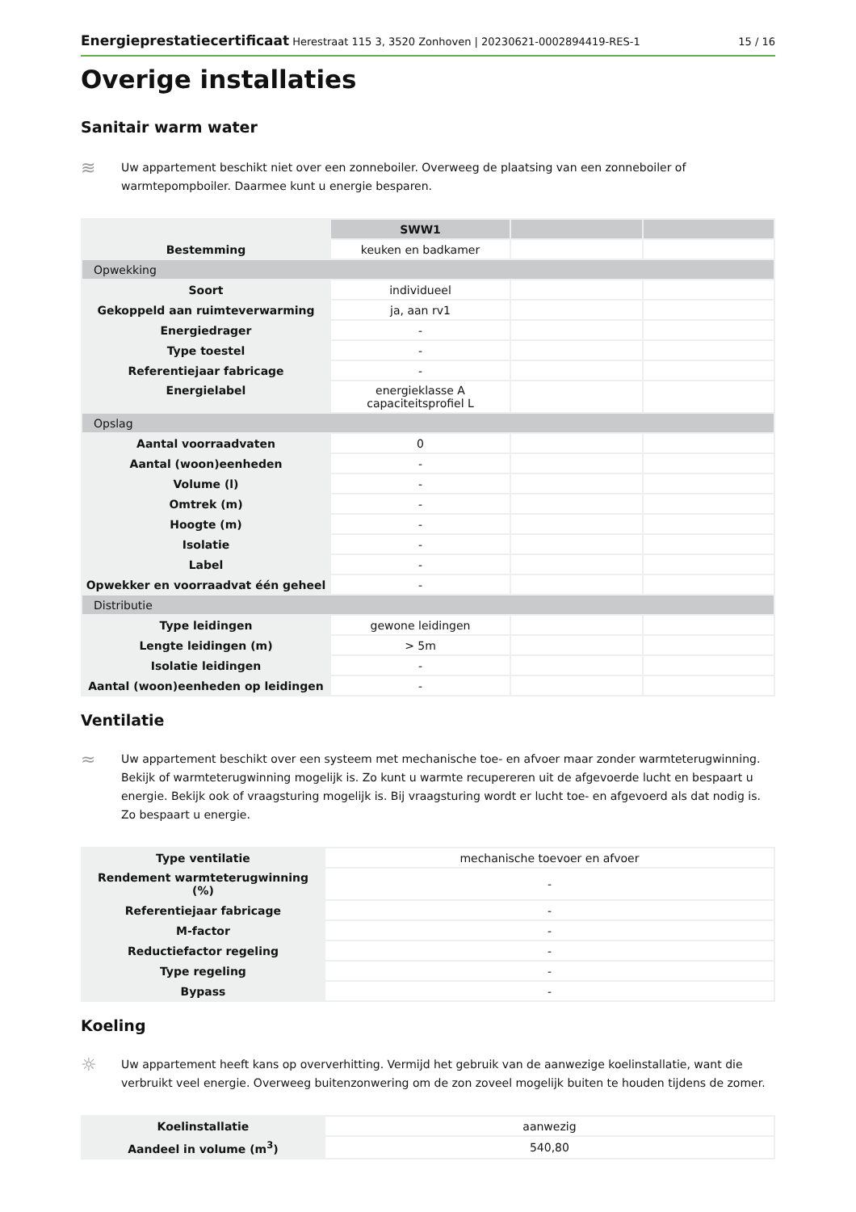Energieprestatiecertificaat Herestraat 115 3, 3520 Zonhoven | 20230621-0002894419-RES-1
15 / 16
Overige installaties
Sanitair warm water
≋
Uw appartement beschikt niet over een zonneboiler. Overweeg de plaatsing van een zonneboiler of warmtepompboiler. Daarmee kunt u energie besparen.
| | SWW1 | | |
| --- | --- | --- | --- |
| Bestemming | keuken en badkamer | | |
| Opwekking | | | |
| Soort | individueel | | |
| Gekoppeld aan ruimteverwarming | ja, aan rv1 | | |
| Energiedrager | - | | |
| Type toestel | - | | |
| Referentiejaar fabricage | - | | |
| Energielabel | energieklasse A capaciteitsprofiel L | | |
| Opslag | | | |
| Aantal voorraadvaten | 0 | | |
| Aantal (woon)eenheden | - | | |
| Volume (l) | - | | |
| Omtrek (m) | - | | |
| Hoogte (m) | - | | |
| Isolatie | - | | |
| Label | - | | |
| Opwekker en voorraadvat één geheel | - | | |
| Distributie | | | |
| Type leidingen | gewone leidingen | | |
| Lengte leidingen (m) | > 5m | | |
| Isolatie leidingen | - | | |
| Aantal (woon)eenheden op leidingen | - | | |
Ventilatie
≈
Uw appartement beschikt over een systeem met mechanische toe- en afvoer maar zonder warmteterugwinning. Bekijk of warmteterugwinning mogelijk is. Zo kunt u warmte recupereren uit de afgevoerde lucht en bespaart u energie. Bekijk ook of vraagsturing mogelijk is. Bij vraagsturing wordt er lucht toe- en afgevoerd als dat nodig is. Zo bespaart u energie.
| Type ventilatie | mechanische toevoer en afvoer |
| Rendement warmteterugwinning (%) | - |
| Referentiejaar fabricage | - |
| M-factor | - |
| Reductiefactor regeling | - |
| Type regeling | - |
| Bypass | - |
Koeling
☼
Uw appartement heeft kans op oververhitting. Vermijd het gebruik van de aanwezige koelinstallatie, want die verbruikt veel energie. Overweeg buitenzonwering om de zon zoveel mogelijk buiten te houden tijdens de zomer.
| Koelinstallatie | aanwezig |
| Aandeel in volume (m<sup>3</sup>) | 540,80 |